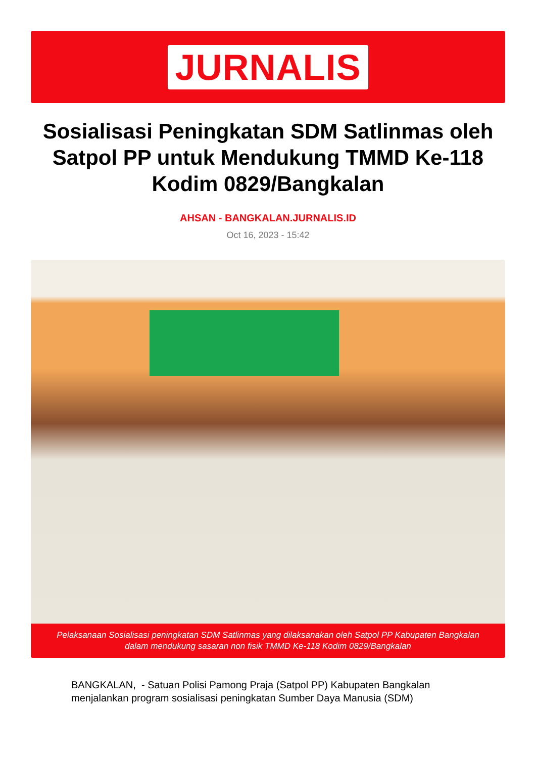JURNALIS
Sosialisasi Peningkatan SDM Satlinmas oleh Satpol PP untuk Mendukung TMMD Ke-118 Kodim 0829/Bangkalan
AHSAN - BANGKALAN.JURNALIS.ID
Oct 16, 2023 - 15:42
Pelaksanaan Sosialisasi peningkatan SDM Satlinmas yang dilaksanakan oleh Satpol PP Kabupaten Bangkalan dalam mendukung sasaran non fisik TMMD Ke-118 Kodim 0829/Bangkalan
BANGKALAN, - Satuan Polisi Pamong Praja (Satpol PP) Kabupaten Bangkalan menjalankan program sosialisasi peningkatan Sumber Daya Manusia (SDM)